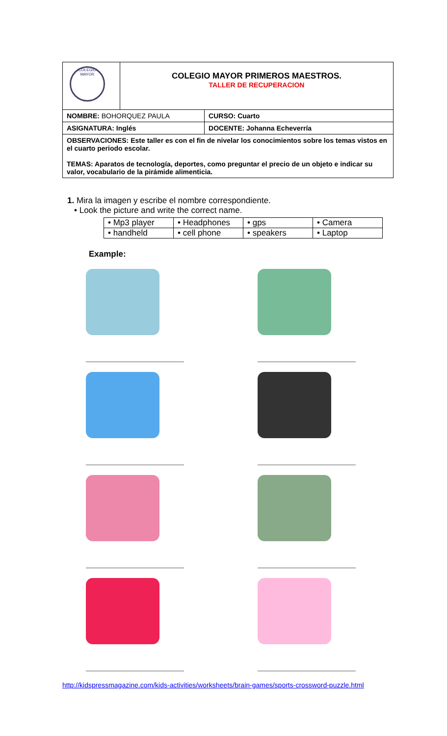| COLEGIO MAYOR | COLEGIO MAYOR PRIMEROS MAESTROS. TALLER DE RECUPERACION | |
| NOMBRE: BOHORQUEZ PAULA | | CURSO: Cuarto |
| ASIGNATURA: Inglés | | DOCENTE: Johanna Echeverría |
| OBSERVACIONES: Este taller es con el fin de nivelar los conocimientos sobre los temas vistos en el cuarto periodo escolar. TEMAS: Aparatos de tecnología, deportes, como preguntar el precio de un objeto e indicar su valor, vocabulario de la pirámide alimenticia. | | |
1. Mira la imagen y escribe el nombre correspondiente.
• Look the picture and write the correct name.
| • Mp3 player | • Headphones | • gps | • Camera |
| • handheld | • cell phone | • speakers | • Laptop |
Example:
http://kidspressmagazine.com/kids-activities/worksheets/brain-games/sports-crossword-puzzle.html